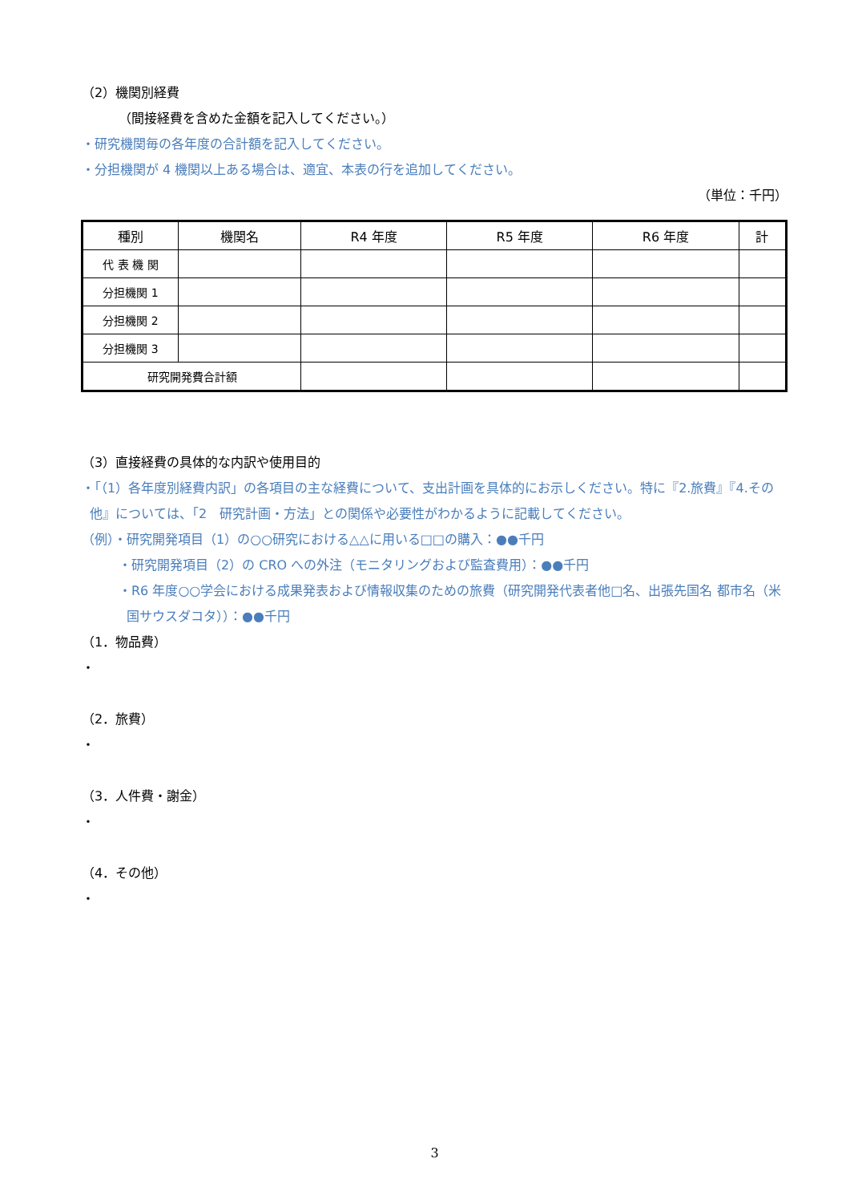（2）機関別経費
（間接経費を含めた金額を記入してください。）
・研究機関毎の各年度の合計額を記入してください。
・分担機関が 4 機関以上ある場合は、適宜、本表の行を追加してください。
（単位：千円）
| 種別 | 機関名 | R4 年度 | R5 年度 | R6 年度 | 計 |
| --- | --- | --- | --- | --- | --- |
| 代 表 機 関 | | | | | |
| 分担機関 1 | | | | | |
| 分担機関 2 | | | | | |
| 分担機関 3 | | | | | |
| 研究開発費合計額 | | | | | |
（3）直接経費の具体的な内訳や使用目的
・「（1）各年度別経費内訳」の各項目の主な経費について、支出計画を具体的にお示しください。特に『2.旅費』『4.その他』については、「2　研究計画・方法」との関係や必要性がわかるように記載してください。
（例）・研究開発項目（1）の○○研究における△△に用いる□□の購入：●●千円
・研究開発項目（2）の CRO への外注（モニタリングおよび監査費用）：●●千円
・R6 年度○○学会における成果発表および情報収集のための旅費（研究開発代表者他□名、出張先国名 都市名（米国サウスダコタ））：●●千円
（1．物品費）
・
（2．旅費）
・
（3．人件費・謝金）
・
（4．その他）
・
3